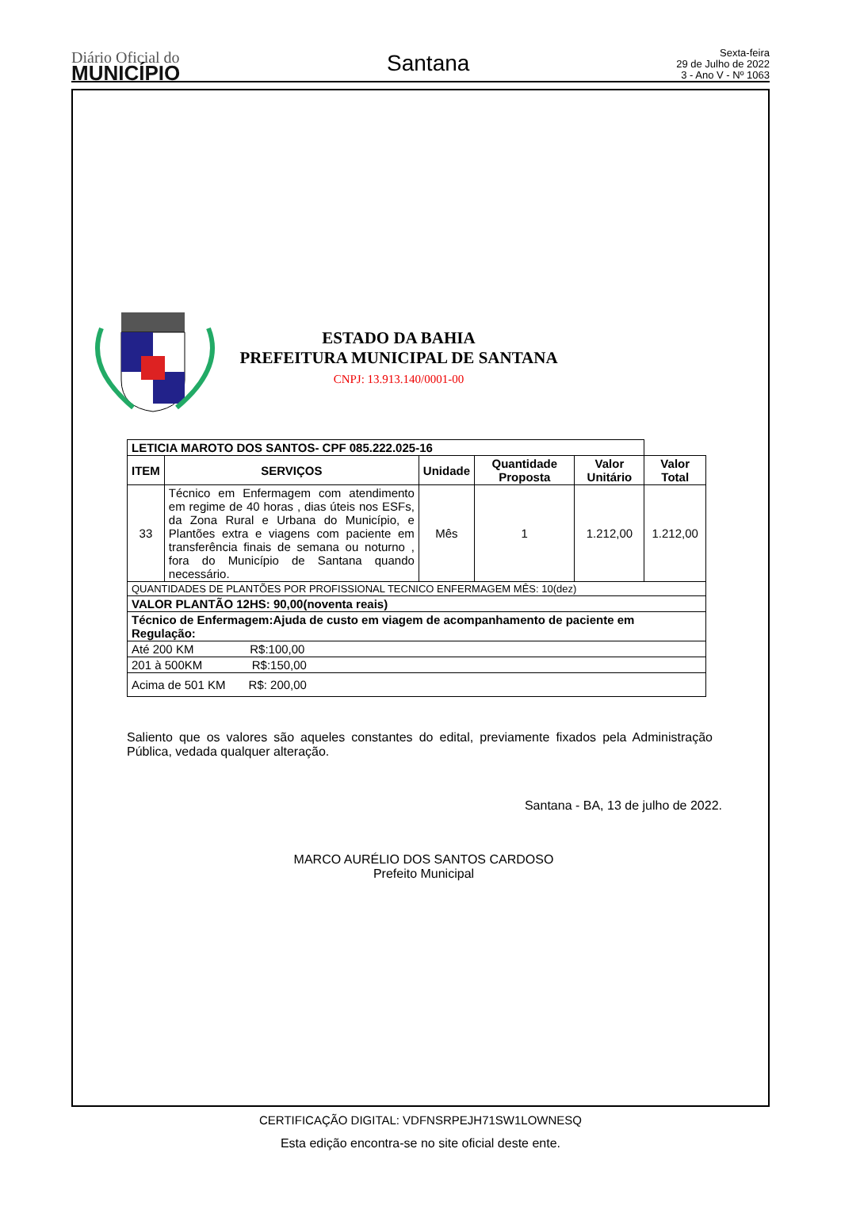Diário Oficial do
MUNICÍPIO
Santana
Sexta-feira
29 de Julho de 2022
3 - Ano V - Nº 1063
ESTADO DA BAHIA
PREFEITURA MUNICIPAL DE SANTANA
CNPJ: 13.913.140/0001-00
| LETICIA MAROTO DOS SANTOS- CPF 085.222.025-16 | | | | | |
| ITEM | SERVIÇOS | Unidade | Quantidade Proposta | Valor Unitário | Valor Total |
| 33 | Técnico em Enfermagem com atendimento em regime de 40 horas , dias úteis nos ESFs, da Zona Rural e Urbana do Município, e Plantões extra e viagens com paciente em transferência finais de semana ou noturno , fora do Município de Santana quando necessário. | Mês | 1 | 1.212,00 | 1.212,00 |
| QUANTIDADES DE PLANTÕES POR PROFISSIONAL TECNICO ENFERMAGEM MÊS: 10(dez) | | | | | |
| VALOR PLANTÃO 12HS: 90,00(noventa reais) | | | | | |
| Técnico de Enfermagem:Ajuda de custo em viagem de acompanhamento de paciente em Regulação: | | | | | |
| Até 200 KM R$:100,00 | | | | | |
| 201 à 500KM R$:150,00 | | | | | |
| Acima de 501 KM R$: 200,00 | | | | | |
Saliento que os valores são aqueles constantes do edital, previamente fixados pela Administração Pública, vedada qualquer alteração.
Santana - BA, 13 de julho de 2022.
MARCO AURÉLIO DOS SANTOS CARDOSO
Prefeito Municipal
CERTIFICAÇÃO DIGITAL: VDFNSRPEJH71SW1LOWNESQ
Esta edição encontra-se no site oficial deste ente.